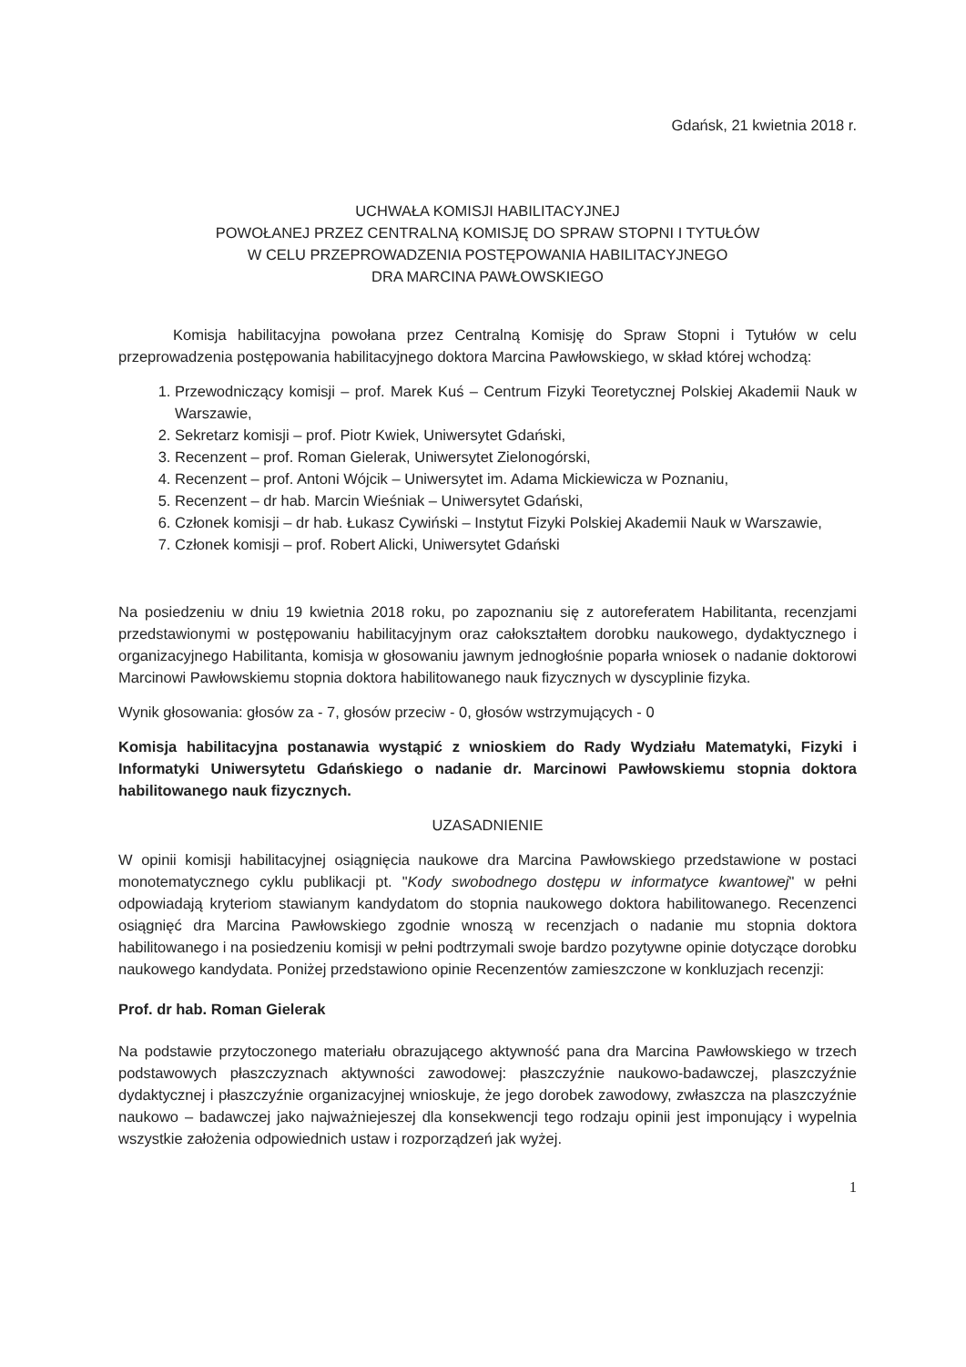Gdańsk, 21 kwietnia 2018 r.
UCHWAŁA KOMISJI HABILITACYJNEJ
POWOŁANEJ PRZEZ CENTRALNĄ KOMISJĘ DO SPRAW STOPNI I TYTUŁÓW
W CELU PRZEPROWADZENIA POSTĘPOWANIA HABILITACYJNEGO
DRA MARCINA PAWŁOWSKIEGO
Komisja habilitacyjna powołana przez Centralną Komisję do Spraw Stopni i Tytułów w celu przeprowadzenia postępowania habilitacyjnego doktora Marcina Pawłowskiego, w skład której wchodzą:
1. Przewodniczący komisji – prof. Marek Kuś – Centrum Fizyki Teoretycznej Polskiej Akademii Nauk w Warszawie,
2. Sekretarz komisji – prof. Piotr Kwiek, Uniwersytet Gdański,
3. Recenzent – prof. Roman Gielerak, Uniwersytet Zielonogórski,
4. Recenzent – prof. Antoni Wójcik – Uniwersytet im. Adama Mickiewicza w Poznaniu,
5. Recenzent – dr hab. Marcin Wieśniak – Uniwersytet Gdański,
6. Członek komisji – dr hab. Łukasz Cywiński – Instytut Fizyki Polskiej Akademii Nauk w Warszawie,
7. Członek komisji – prof. Robert Alicki, Uniwersytet Gdański
Na posiedzeniu w dniu 19 kwietnia 2018 roku, po zapoznaniu się z autoreferatem Habilitanta, recenzjami przedstawionymi w postępowaniu habilitacyjnym oraz całokształtem dorobku naukowego, dydaktycznego i organizacyjnego Habilitanta, komisja w głosowaniu jawnym jednogłośnie poparła wniosek o nadanie doktorowi Marcinowi Pawłowskiemu stopnia doktora habilitowanego nauk fizycznych w dyscyplinie fizyka.
Wynik głosowania: głosów za - 7, głosów przeciw - 0, głosów wstrzymujących - 0
Komisja habilitacyjna postanawia wystąpić z wnioskiem do Rady Wydziału Matematyki, Fizyki i Informatyki Uniwersytetu Gdańskiego o nadanie dr. Marcinowi Pawłowskiemu stopnia doktora habilitowanego nauk fizycznych.
UZASADNIENIE
W opinii komisji habilitacyjnej osiągnięcia naukowe dra Marcina Pawłowskiego przedstawione w postaci monotematycznego cyklu publikacji pt. "Kody swobodnego dostępu w informatyce kwantowej" w pełni odpowiadają kryteriom stawianym kandydatom do stopnia naukowego doktora habilitowanego. Recenzenci osiągnięć dra Marcina Pawłowskiego zgodnie wnoszą w recenzjach o nadanie mu stopnia doktora habilitowanego i na posiedzeniu komisji w pełni podtrzymali swoje bardzo pozytywne opinie dotyczące dorobku naukowego kandydata. Poniżej przedstawiono opinie Recenzentów zamieszczone w konkluzjach recenzji:
Prof. dr hab. Roman Gielerak
Na podstawie przytoczonego materiału obrazującego aktywność pana dra Marcina Pawłowskiego w trzech podstawowych płaszczyznach aktywności zawodowej: płaszczyźnie naukowo-badawczej, plaszczyźnie dydaktycznej i płaszczyźnie organizacyjnej wnioskuje, że jego dorobek zawodowy, zwłaszcza na plaszczyźnie naukowo – badawczej jako najważniejeszej dla konsekwencji tego rodzaju opinii jest imponujący i wypelnia wszystkie założenia odpowiednich ustaw i rozporządzeń jak wyżej.
1